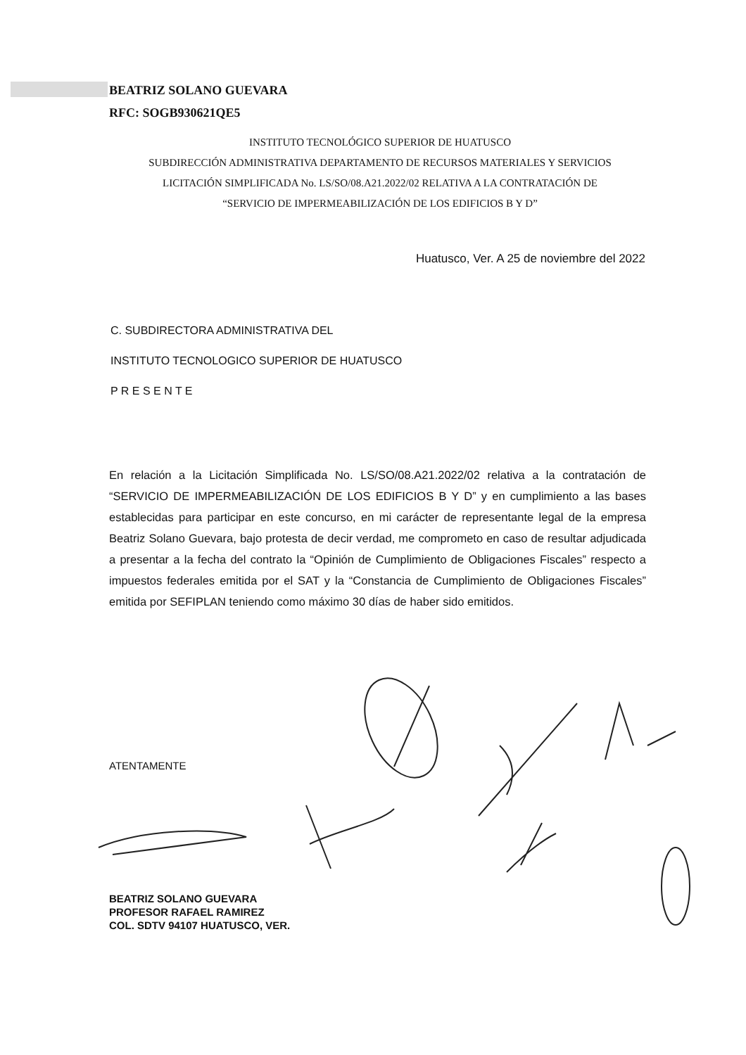BEATRIZ SOLANO GUEVARA
RFC: SOGB930621QE5
INSTITUTO TECNOLÓGICO SUPERIOR DE HUATUSCO
SUBDIRECCIÓN ADMINISTRATIVA DEPARTAMENTO DE RECURSOS MATERIALES Y SERVICIOS
LICITACIÓN SIMPLIFICADA No. LS/SO/08.A21.2022/02 RELATIVA A LA CONTRATACIÓN DE
“SERVICIO DE IMPERMEABILIZACIÓN DE LOS EDIFICIOS B Y D”
Huatusco, Ver. A 25 de noviembre del 2022
C. SUBDIRECTORA ADMINISTRATIVA DEL
INSTITUTO TECNOLOGICO SUPERIOR DE HUATUSCO
P R E S E N T E
En relación a la Licitación Simplificada No. LS/SO/08.A21.2022/02 relativa a la contratación de “SERVICIO DE IMPERMEABILIZACIÓN DE LOS EDIFICIOS B Y D” y en cumplimiento a las bases establecidas para participar en este concurso, en mi carácter de representante legal de la empresa Beatriz Solano Guevara, bajo protesta de decir verdad, me comprometo en caso de resultar adjudicada a presentar a la fecha del contrato la “Opinión de Cumplimiento de Obligaciones Fiscales” respecto a impuestos federales emitida por el SAT y la “Constancia de Cumplimiento de Obligaciones Fiscales” emitida por SEFIPLAN teniendo como máximo 30 días de haber sido emitidos.
ATENTAMENTE
BEATRIZ SOLANO GUEVARA
PROFESOR RAFAEL RAMIREZ
COL. SDTV 94107 HUATUSCO, VER.